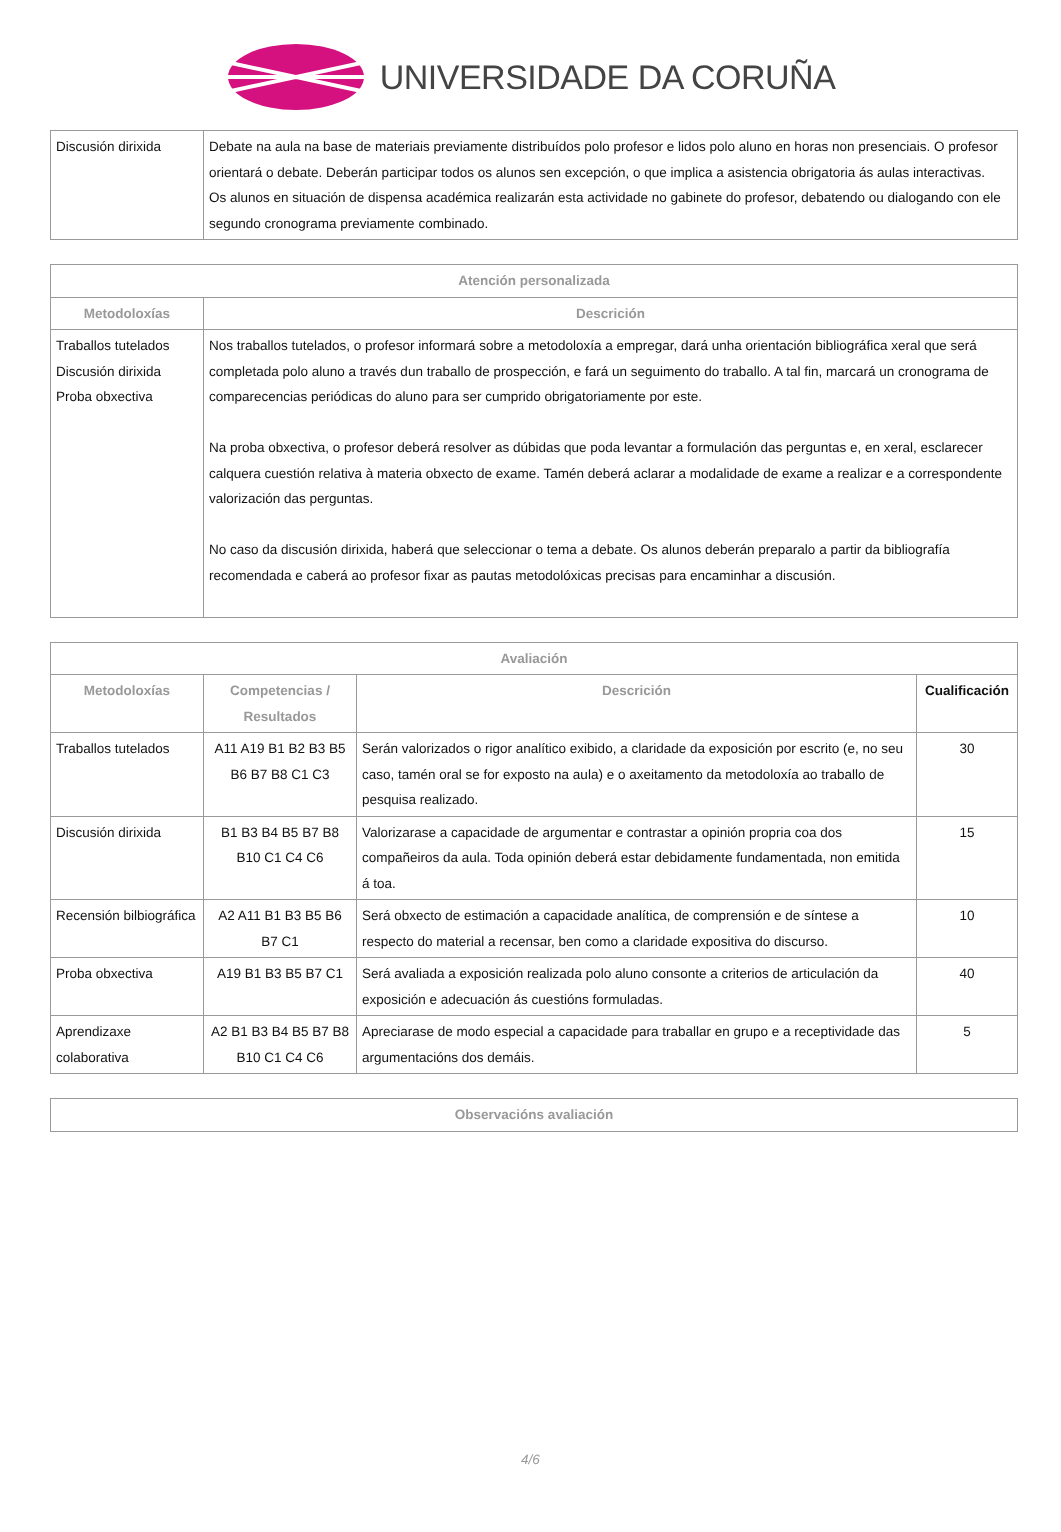UNIVERSIDADE DA CORUÑA
| Discusión dirixida | Debate na aula na base de materiais previamente distribuídos polo profesor e lidos polo aluno en horas non presenciais. O profesor orientará o debate. Deberán participar todos os alunos sen excepción, o que implica a asistencia obrigatoria ás aulas interactivas. Os alunos en situación de dispensa académica realizarán esta actividade no gabinete do profesor, debatendo ou dialogando con ele segundo cronograma previamente combinado. |
| Atención personalizada | |
| --- | --- |
| Metodoloxías | Descrición |
| Traballos tutelados Discusión dirixida Proba obxectiva | Nos traballos tutelados, o profesor informará sobre a metodoloxía a empregar, dará unha orientación bibliográfica xeral que será completada polo aluno a través dun traballo de prospección, e fará un seguimento do traballo. A tal fin, marcará un cronograma de comparecencias periódicas do aluno para ser cumprido obrigatoriamente por este. Na proba obxectiva, o profesor deberá resolver as dúbidas que poda levantar a formulación das perguntas e, en xeral, esclarecer calquera cuestión relativa à materia obxecto de exame. Tamén deberá aclarar a modalidade de exame a realizar e a correspondente valorización das perguntas. No caso da discusión dirixida, haberá que seleccionar o tema a debate. Os alunos deberán preparalo a partir da bibliografía recomendada e caberá ao profesor fixar as pautas metodolóxicas precisas para encaminhar a discusión. |
| Avaliación | | | |
| --- | --- | --- | --- |
| Metodoloxías | Competencias / Resultados | Descrición | Cualificación |
| Traballos tutelados | A11 A19 B1 B2 B3 B5 B6 B7 B8 C1 C3 | Serán valorizados o rigor analítico exibido, a claridade da exposición por escrito (e, no seu caso, tamén oral se for exposto na aula) e o axeitamento da metodoloxía ao traballo de pesquisa realizado. | 30 |
| Discusión dirixida | B1 B3 B4 B5 B7 B8 B10 C1 C4 C6 | Valorizarase a capacidade de argumentar e contrastar a opinión propria coa dos compañeiros da aula. Toda opinión deberá estar debidamente fundamentada, non emitida á toa. | 15 |
| Recensión bilbiográfica | A2 A11 B1 B3 B5 B6 B7 C1 | Será obxecto de estimación a capacidade analítica, de comprensión e de síntese a respecto do material a recensar, ben como a claridade expositiva do discurso. | 10 |
| Proba obxectiva | A19 B1 B3 B5 B7 C1 | Será avaliada a exposición realizada polo aluno consonte a criterios de articulación da exposición e adecuación ás cuestións formuladas. | 40 |
| Aprendizaxe colaborativa | A2 B1 B3 B4 B5 B7 B8 B10 C1 C4 C6 | Apreciarase de modo especial a capacidade para traballar en grupo e a receptividade das argumentacións dos demáis. | 5 |
| Observacións avaliación |
| --- |
4/6